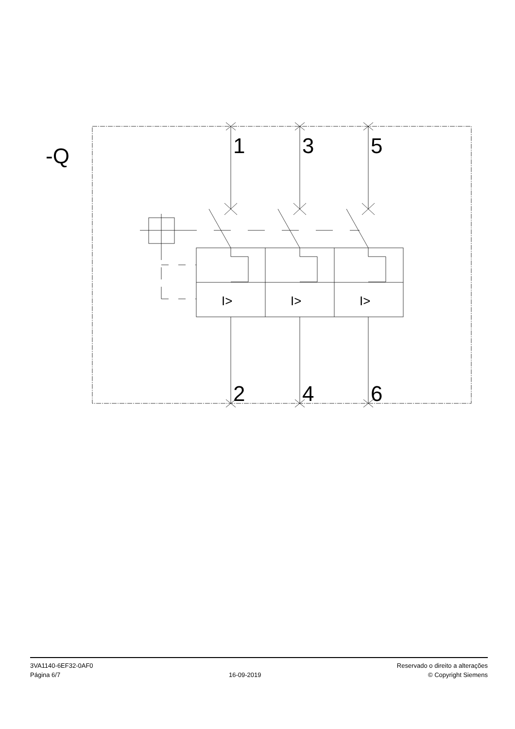-Q
1
3
5
2
4
6
I>
I>
I>
3VA1140-6EF32-0AF0
Página 6/7
16-09-2019
Reservado o direito a alterações
© Copyright Siemens